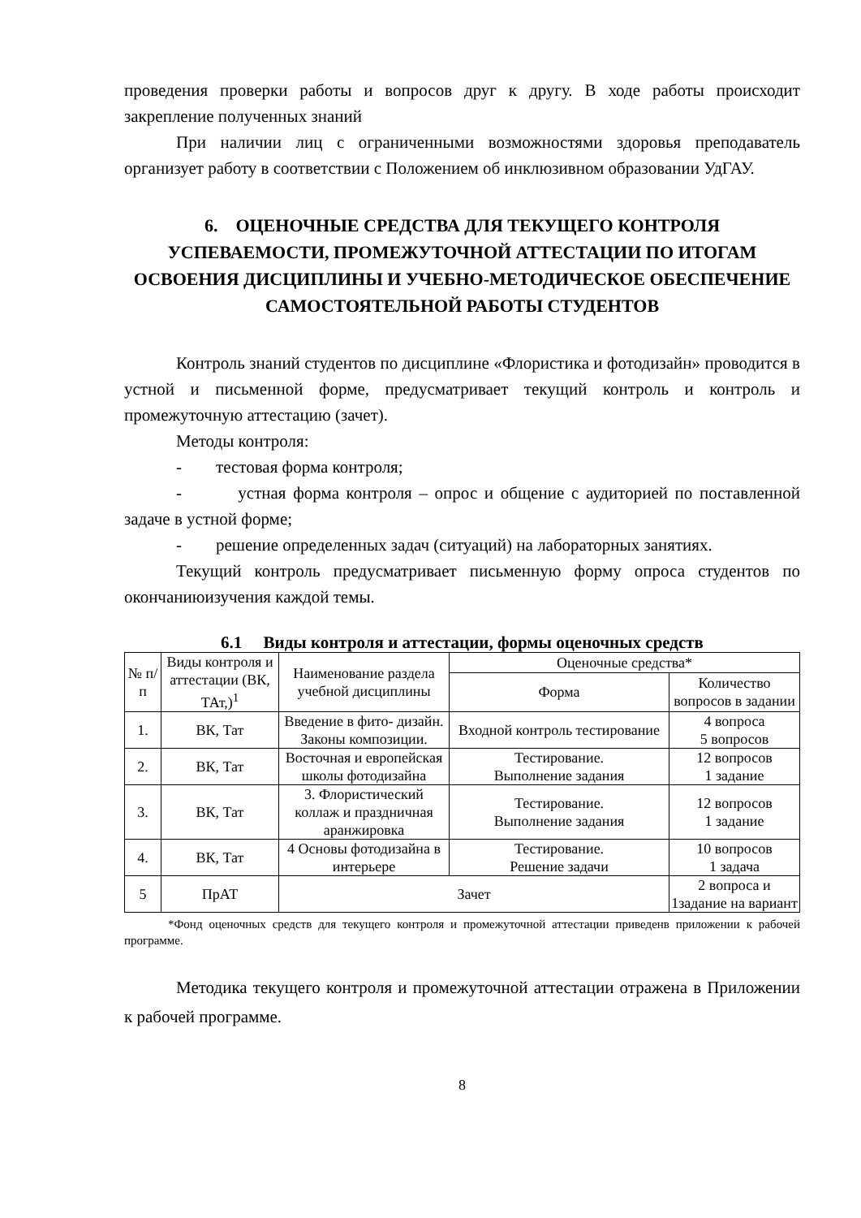проведения проверки работы и вопросов друг к другу. В ходе работы происходит закрепление полученных знаний
При наличии лиц с ограниченными возможностями здоровья преподаватель организует работу в соответствии с Положением об инклюзивном образовании УдГАУ.
6. ОЦЕНОЧНЫЕ СРЕДСТВА ДЛЯ ТЕКУЩЕГО КОНТРОЛЯ УСПЕВАЕМОСТИ, ПРОМЕЖУТОЧНОЙ АТТЕСТАЦИИ ПО ИТОГАМ ОСВОЕНИЯ ДИСЦИПЛИНЫ И УЧЕБНО-МЕТОДИЧЕСКОЕ ОБЕСПЕЧЕНИЕ САМОСТОЯТЕЛЬНОЙ РАБОТЫ СТУДЕНТОВ
Контроль знаний студентов по дисциплине «Флористика и фотодизайн» проводится в устной и письменной форме, предусматривает текущий контроль и контроль и промежуточную аттестацию (зачет).
Методы контроля:
- тестовая форма контроля;
- устная форма контроля – опрос и общение с аудиторией по поставленной задаче в устной форме;
- решение определенных задач (ситуаций) на лабораторных занятиях.
Текущий контроль предусматривает письменную форму опроса студентов по окончаниюизучения каждой темы.
6.1 Виды контроля и аттестации, формы оценочных средств
| № п/п | Виды контроля и аттестации (ВК, ТАт,)<sup>1</sup> | Наименование раздела учебной дисциплины | Оценочные средства* | |
| --- | --- | --- | --- | --- |
| | | | Форма | Количество вопросов в задании |
| 1. | ВК, Тат | Введение в фито- дизайн. Законы композиции. | Входной контроль тестирование | 4 вопроса 5 вопросов |
| 2. | ВК, Тат | Восточная и европейская школы фотодизайна | Тестирование. Выполнение задания | 12 вопросов 1 задание |
| 3. | ВК, Тат | 3. Флористический коллаж и праздничная аранжировка | Тестирование. Выполнение задания | 12 вопросов 1 задание |
| 4. | ВК, Тат | 4 Основы фотодизайна в интерьере | Тестирование. Решение задачи | 10 вопросов 1 задача |
| 5 | ПрАТ | Зачет | | 2 вопроса и 1задание на вариант |
*Фонд оценочных средств для текущего контроля и промежуточной аттестации приведенв приложении к рабочей программе.
Методика текущего контроля и промежуточной аттестации отражена в Приложении к рабочей программе.
8